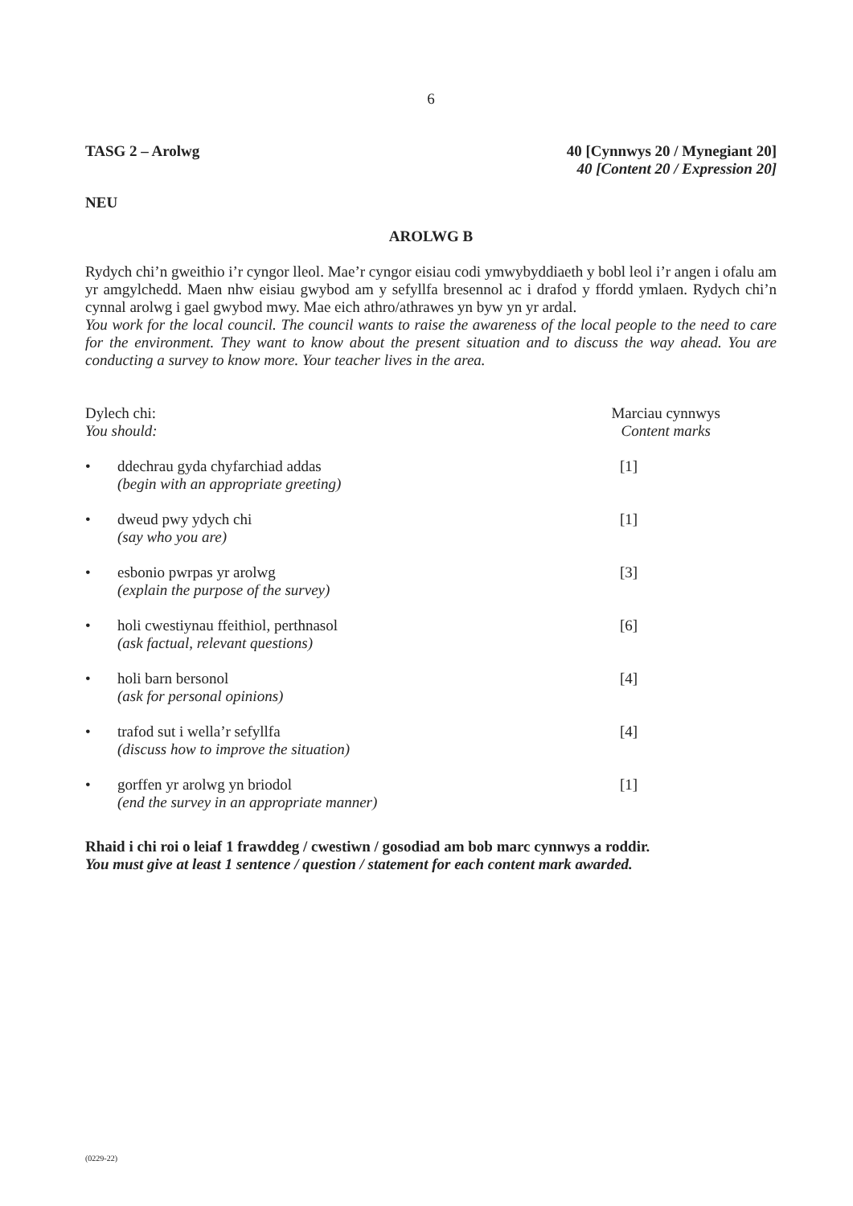6
TASG 2 – Arolwg 40 [Cynnwys 20 / Mynegiant 20]
40 [Content 20 / Expression 20]
NEU
AROLWG B
Rydych chi’n gweithio i’r cyngor lleol. Mae’r cyngor eisiau codi ymwybyddiaeth y bobl leol i’r angen i ofalu am yr amgylchedd. Maen nhw eisiau gwybod am y sefyllfa bresennol ac i drafod y ffordd ymlaen. Rydych chi’n cynnal arolwg i gael gwybod mwy. Mae eich athro/athrawes yn byw yn yr ardal.
You work for the local council. The council wants to raise the awareness of the local people to the need to care for the environment. They want to know about the present situation and to discuss the way ahead. You are conducting a survey to know more. Your teacher lives in the area.
Dylech chi:
You should:
Marciau cynnwys
Content marks
• ddechrau gyda chyfarchiad addas
(begin with an appropriate greeting) [1]
• dweud pwy ydych chi
(say who you are) [1]
• esbonio pwrpas yr arolwg
(explain the purpose of the survey) [3]
• holi cwestiynau ffeithiol, perthnasol
(ask factual, relevant questions) [6]
• holi barn bersonol
(ask for personal opinions) [4]
• trafod sut i wella’r sefyllfa
(discuss how to improve the situation) [4]
• gorffen yr arolwg yn briodol
(end the survey in an appropriate manner) [1]
Rhaid i chi roi o leiaf 1 frawddeg / cwestiwn / gosodiad am bob marc cynnwys a roddir.
You must give at least 1 sentence / question / statement for each content mark awarded.
(0229-22)